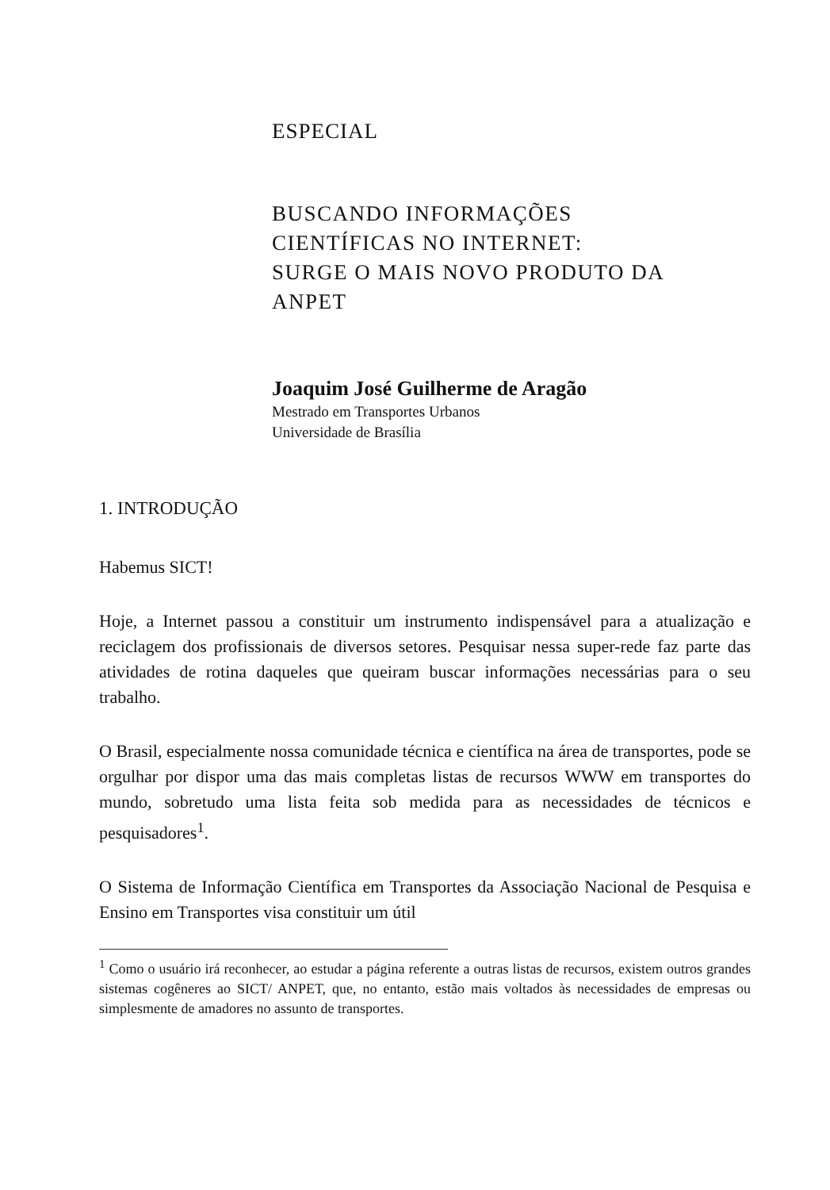ESPECIAL
BUSCANDO INFORMAÇÕES
CIENTÍFICAS NO INTERNET:
SURGE O MAIS NOVO PRODUTO DA
ANPET
Joaquim José Guilherme de Aragão
Mestrado em Transportes Urbanos
Universidade de Brasília
1. INTRODUÇÃO
Habemus SICT!
Hoje, a Internet passou a constituir um instrumento indispensável para a atualização e reciclagem dos profissionais de diversos setores. Pesquisar nessa super-rede faz parte das atividades de rotina daqueles que queiram buscar informações necessárias para o seu trabalho.
O Brasil, especialmente nossa comunidade técnica e científica na área de transportes, pode se orgulhar por dispor uma das mais completas listas de recursos WWW em transportes do mundo, sobretudo uma lista feita sob medida para as necessidades de técnicos e pesquisadores<sup>1</sup>.
O Sistema de Informação Científica em Transportes da Associação Nacional de Pesquisa e Ensino em Transportes visa constituir um útil
<sup>1</sup> Como o usuário irá reconhecer, ao estudar a página referente a outras listas de recursos, existem outros grandes sistemas cogêneres ao SICT/ ANPET, que, no entanto, estão mais voltados às necessidades de empresas ou simplesmente de amadores no assunto de transportes.